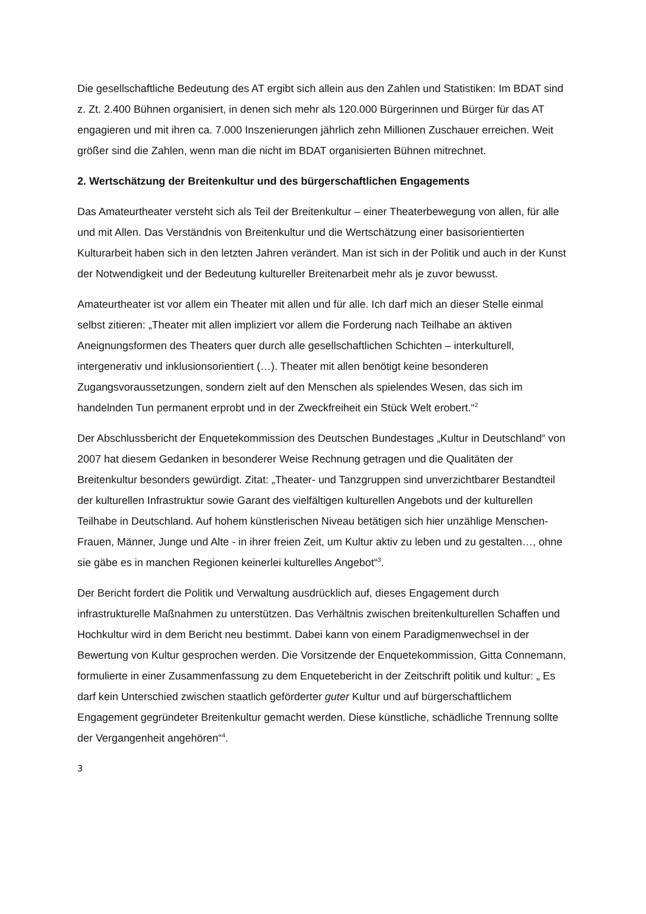Die gesellschaftliche Bedeutung des AT ergibt sich allein aus den Zahlen und Statistiken: Im BDAT sind z. Zt. 2.400 Bühnen organisiert, in denen sich mehr als 120.000 Bürgerinnen und Bürger für das AT engagieren und mit ihren ca. 7.000 Inszenierungen jährlich zehn Millionen Zuschauer erreichen. Weit größer sind die Zahlen, wenn man die nicht im BDAT organisierten Bühnen mitrechnet.
2. Wertschätzung der Breitenkultur und des bürgerschaftlichen Engagements
Das Amateurtheater versteht sich als Teil der Breitenkultur – einer Theaterbewegung von allen, für alle und mit Allen. Das Verständnis von Breitenkultur und die Wertschätzung einer basisorientierten Kulturarbeit haben sich in den letzten Jahren verändert. Man ist sich in der Politik und auch in der Kunst der Notwendigkeit und der Bedeutung kultureller Breitenarbeit mehr als je zuvor bewusst.
Amateurtheater ist vor allem ein Theater mit allen und für alle. Ich darf mich an dieser Stelle einmal selbst zitieren: „Theater mit allen impliziert vor allem die Forderung nach Teilhabe an aktiven Aneignungsformen des Theaters quer durch alle gesellschaftlichen Schichten – interkulturell, intergenerativ und inklusionsorientiert (…). Theater mit allen benötigt keine besonderen Zugangsvoraussetzungen, sondern zielt auf den Menschen als spielendes Wesen, das sich im handelnden Tun permanent erprobt und in der Zweckfreiheit ein Stück Welt erobert.“<sup>2</sup>
Der Abschlussbericht der Enquetekommission des Deutschen Bundestages „Kultur in Deutschland“ von 2007 hat diesem Gedanken in besonderer Weise Rechnung getragen und die Qualitäten der Breitenkultur besonders gewürdigt. Zitat: „Theater- und Tanzgruppen sind unverzichtbarer Bestandteil der kulturellen Infrastruktur sowie Garant des vielfältigen kulturellen Angebots und der kulturellen Teilhabe in Deutschland. Auf hohem künstlerischen Niveau betätigen sich hier unzählige Menschen- Frauen, Männer, Junge und Alte - in ihrer freien Zeit, um Kultur aktiv zu leben und zu gestalten…, ohne sie gäbe es in manchen Regionen keinerlei kulturelles Angebot“<sup>3</sup>.
Der Bericht fordert die Politik und Verwaltung ausdrücklich auf, dieses Engagement durch infrastrukturelle Maßnahmen zu unterstützen. Das Verhältnis zwischen breitenkulturellen Schaffen und Hochkultur wird in dem Bericht neu bestimmt. Dabei kann von einem Paradigmenwechsel in der Bewertung von Kultur gesprochen werden. Die Vorsitzende der Enquetekommission, Gitta Connemann, formulierte in einer Zusammenfassung zu dem Enquetebericht in der Zeitschrift politik und kultur: „ Es darf kein Unterschied zwischen staatlich geförderter guter Kultur und auf bürgerschaftlichem Engagement gegründeter Breitenkultur gemacht werden. Diese künstliche, schädliche Trennung sollte der Vergangenheit angehören“<sup>4</sup>.
3